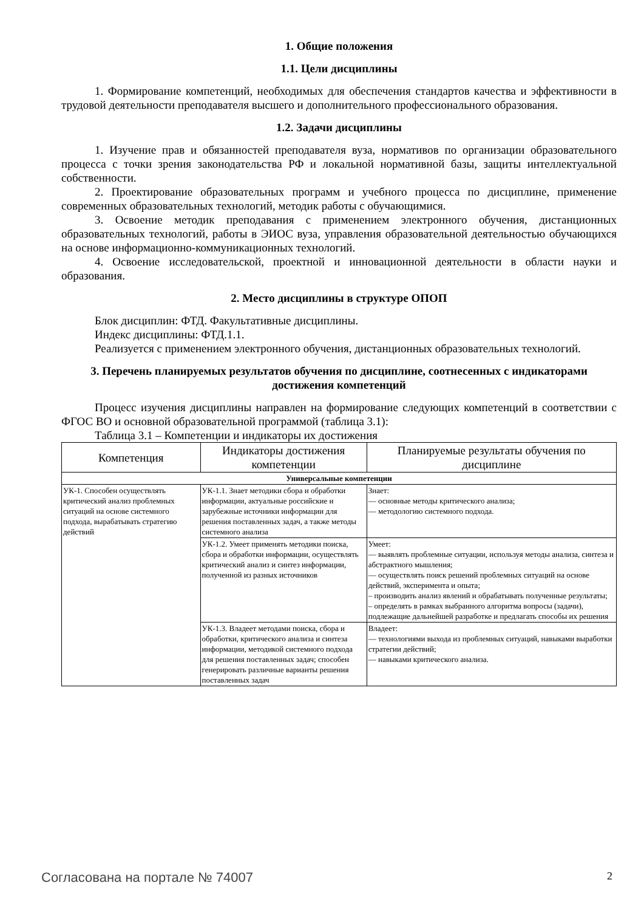1. Общие положения
1.1. Цели дисциплины
1. Формирование компетенций, необходимых для обеспечения стандартов качества и эффективности в трудовой деятельности преподавателя высшего и дополнительного профессионального образования.
1.2. Задачи дисциплины
1. Изучение прав и обязанностей преподавателя вуза, нормативов по организации образовательного процесса с точки зрения законодательства РФ и локальной нормативной базы, защиты интеллектуальной собственности.
2. Проектирование образовательных программ и учебного процесса по дисциплине, применение современных образовательных технологий, методик работы с обучающимися.
3. Освоение методик преподавания с применением электронного обучения, дистанционных образовательных технологий, работы в ЭИОС вуза, управления образовательной деятельностью обучающихся на основе информационно-коммуникационных технологий.
4. Освоение исследовательской, проектной и инновационной деятельности в области науки и образования.
2. Место дисциплины в структуре ОПОП
Блок дисциплин: ФТД. Факультативные дисциплины.
Индекс дисциплины: ФТД.1.1.
Реализуется с применением электронного обучения, дистанционных образовательных технологий.
3. Перечень планируемых результатов обучения по дисциплине, соотнесенных с индикаторами достижения компетенций
Процесс изучения дисциплины направлен на формирование следующих компетенций в соответствии с ФГОС ВО и основной образовательной программой (таблица 3.1):
Таблица 3.1 – Компетенции и индикаторы их достижения
| Компетенция | Индикаторы достижения компетенции | Планируемые результаты обучения по дисциплине |
| --- | --- | --- |
| Универсальные компетенции | | |
| УК-1. Способен осуществлять критический анализ проблемных ситуаций на основе системного подхода, вырабатывать стратегию действий | УК-1.1. Знает методики сбора и обработки информации, актуальные российские и зарубежные источники информации для решения поставленных задач, а также методы системного анализа | Знает: — основные методы критического анализа; — методологию системного подхода. |
| | УК-1.2. Умеет применять методики поиска, сбора и обработки информации, осуществлять критический анализ и синтез информации, полученной из разных источников | Умеет: — выявлять проблемные ситуации, используя методы анализа, синтеза и абстрактного мышления; — осуществлять поиск решений проблемных ситуаций на основе действий, эксперимента и опыта; – производить анализ явлений и обрабатывать полученные результаты; – определять в рамках выбранного алгоритма вопросы (задачи), подлежащие дальнейшей разработке и предлагать способы их решения |
| | УК-1.3. Владеет методами поиска, сбора и обработки, критического анализа и синтеза информации, методикой системного подхода для решения поставленных задач; способен генерировать различные варианты решения поставленных задач | Владеет: — технологиями выхода из проблемных ситуаций, навыками выработки стратегии действий; — навыками критического анализа. |
Согласована на портале № 74007 2